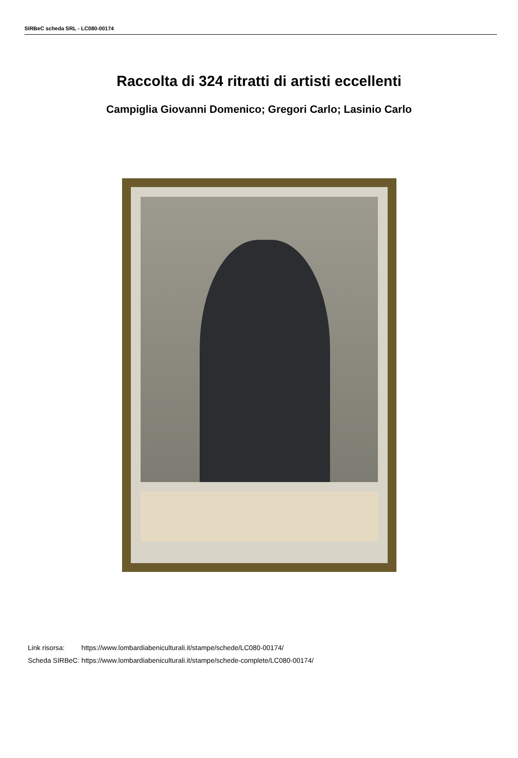SIRBeC scheda SRL - LC080-00174
Raccolta di 324 ritratti di artisti eccellenti
Campiglia Giovanni Domenico; Gregori Carlo; Lasinio Carlo
| Link risorsa: | https://www.lombardiabeniculturali.it/stampe/schede/LC080-00174/ |
| Scheda SIRBeC: | https://www.lombardiabeniculturali.it/stampe/schede-complete/LC080-00174/ |